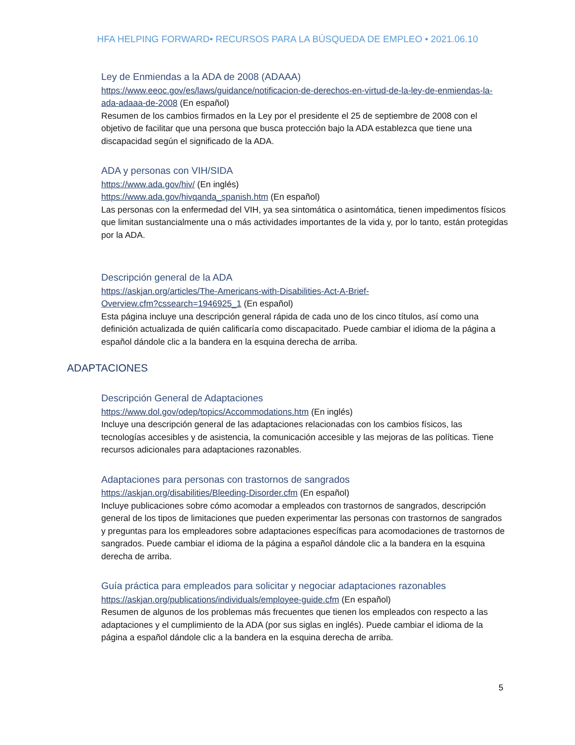HFA HELPING FORWARD• RECURSOS PARA LA BÚSQUEDA DE EMPLEO • 2021.06.10
Ley de Enmiendas a la ADA de 2008 (ADAAA)
https://www.eeoc.gov/es/laws/guidance/notificacion-de-derechos-en-virtud-de-la-ley-de-enmiendas-la-ada-adaaa-de-2008 (En español)
Resumen de los cambios firmados en la Ley por el presidente el 25 de septiembre de 2008 con el objetivo de facilitar que una persona que busca protección bajo la ADA establezca que tiene una discapacidad según el significado de la ADA.
ADA y personas con VIH/SIDA
https://www.ada.gov/hiv/ (En inglés)
https://www.ada.gov/hivqanda_spanish.htm (En español)
Las personas con la enfermedad del VIH, ya sea sintomática o asintomática, tienen impedimentos físicos que limitan sustancialmente una o más actividades importantes de la vida y, por lo tanto, están protegidas por la ADA.
Descripción general de la ADA
https://askjan.org/articles/The-Americans-with-Disabilities-Act-A-Brief-
Overview.cfm?cssearch=1946925_1 (En español)
Esta página incluye una descripción general rápida de cada uno de los cinco títulos, así como una definición actualizada de quién calificaría como discapacitado. Puede cambiar el idioma de la página a español dándole clic a la bandera en la esquina derecha de arriba.
ADAPTACIONES
Descripción General de Adaptaciones
https://www.dol.gov/odep/topics/Accommodations.htm (En inglés)
Incluye una descripción general de las adaptaciones relacionadas con los cambios físicos, las tecnologías accesibles y de asistencia, la comunicación accesible y las mejoras de las políticas. Tiene recursos adicionales para adaptaciones razonables.
Adaptaciones para personas con trastornos de sangrados
https://askjan.org/disabilities/Bleeding-Disorder.cfm (En español)
Incluye publicaciones sobre cómo acomodar a empleados con trastornos de sangrados, descripción general de los tipos de limitaciones que pueden experimentar las personas con trastornos de sangrados y preguntas para los empleadores sobre adaptaciones específicas para acomodaciones de trastornos de sangrados. Puede cambiar el idioma de la página a español dándole clic a la bandera en la esquina derecha de arriba.
Guía práctica para empleados para solicitar y negociar adaptaciones razonables
https://askjan.org/publications/individuals/employee-guide.cfm (En español)
Resumen de algunos de los problemas más frecuentes que tienen los empleados con respecto a las adaptaciones y el cumplimiento de la ADA (por sus siglas en inglés). Puede cambiar el idioma de la página a español dándole clic a la bandera en la esquina derecha de arriba.
5